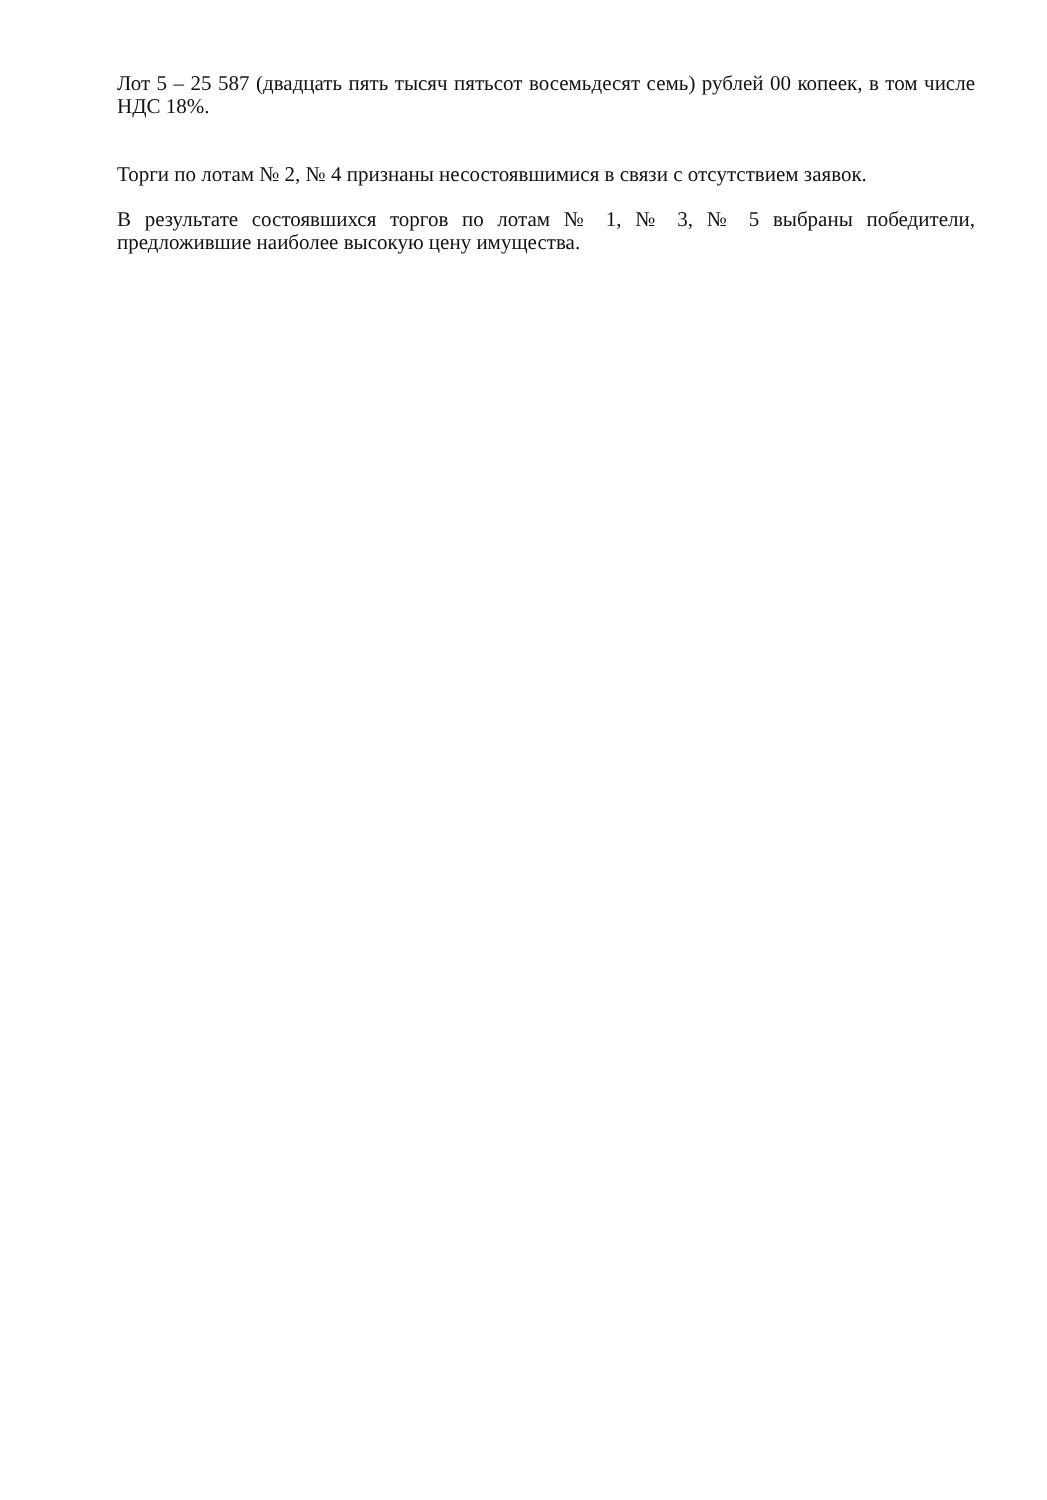Лот 5 – 25 587 (двадцать пять тысяч пятьсот восемьдесят семь) рублей 00 копеек, в том числе НДС 18%.
Торги по лотам № 2, № 4 признаны несостоявшимися в связи с отсутствием заявок.
В результате состоявшихся торгов по лотам № 1, № 3, № 5 выбраны победители, предложившие наиболее высокую цену имущества.